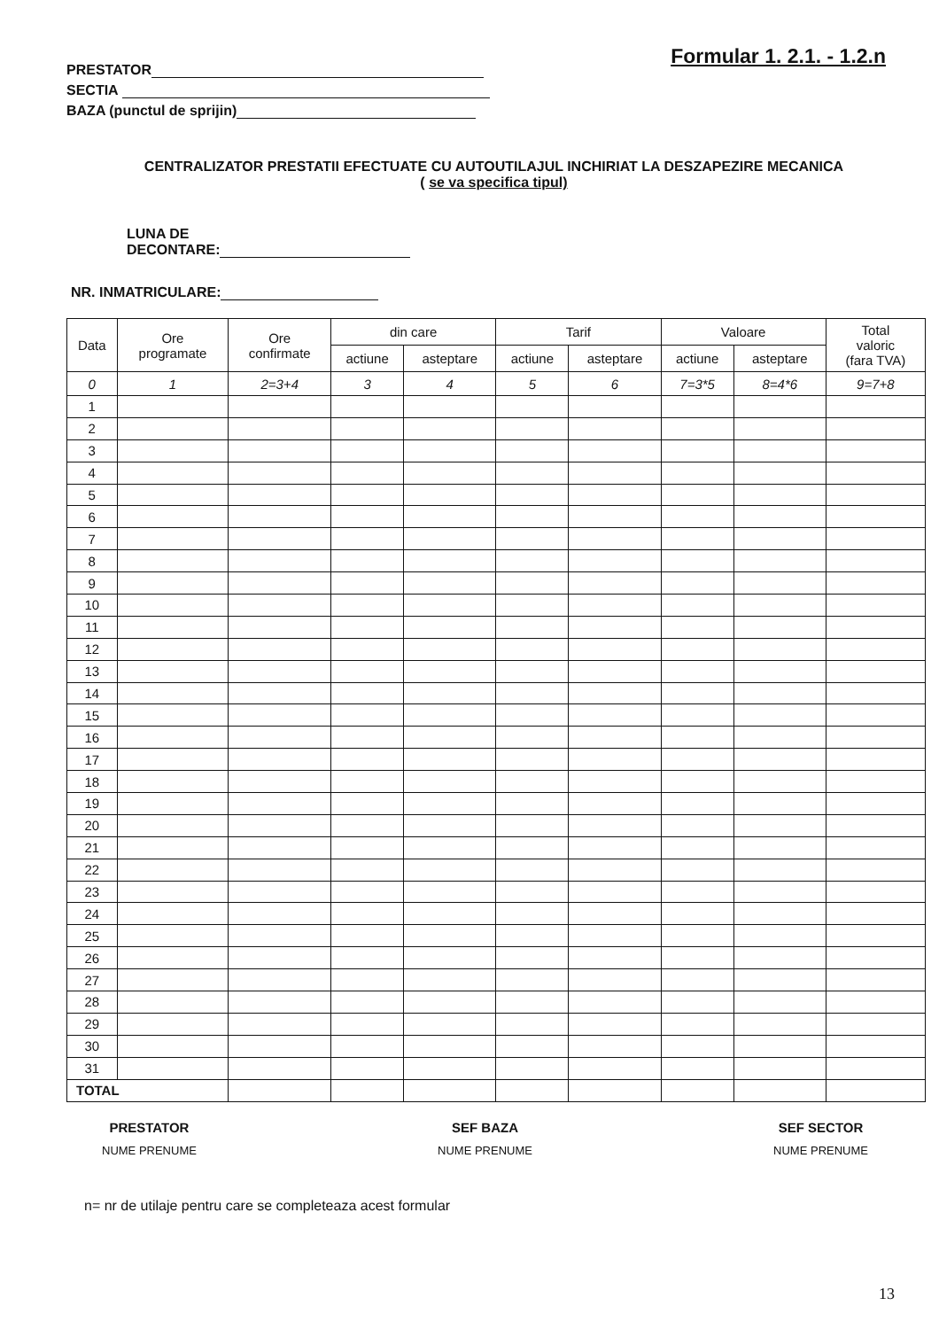PRESTATOR
SECTIA
BAZA (punctul de sprijin)
Formular 1. 2.1. - 1.2.n
CENTRALIZATOR PRESTATII EFECTUATE CU AUTOUTILAJUL INCHIRIAT LA DESZAPEZIRE MECANICA
( se va specifica tipul)
LUNA DE
DECONTARE:
NR. INMATRICULARE:
| Data | Ore programate | Ore confirmate | din care | | Tarif | | Valoare | | Total valoric (fara TVA) |
| --- | --- | --- | --- | --- | --- | --- | --- | --- | --- |
| | | | actiune | asteptare | actiune | asteptare | actiune | asteptare | |
| 0 | 1 | 2=3+4 | 3 | 4 | 5 | 6 | 7=3*5 | 8=4*6 | 9=7+8 |
| 1 | | | | | | | | | |
| 2 | | | | | | | | | |
| 3 | | | | | | | | | |
| 4 | | | | | | | | | |
| 5 | | | | | | | | | |
| 6 | | | | | | | | | |
| 7 | | | | | | | | | |
| 8 | | | | | | | | | |
| 9 | | | | | | | | | |
| 10 | | | | | | | | | |
| 11 | | | | | | | | | |
| 12 | | | | | | | | | |
| 13 | | | | | | | | | |
| 14 | | | | | | | | | |
| 15 | | | | | | | | | |
| 16 | | | | | | | | | |
| 17 | | | | | | | | | |
| 18 | | | | | | | | | |
| 19 | | | | | | | | | |
| 20 | | | | | | | | | |
| 21 | | | | | | | | | |
| 22 | | | | | | | | | |
| 23 | | | | | | | | | |
| 24 | | | | | | | | | |
| 25 | | | | | | | | | |
| 26 | | | | | | | | | |
| 27 | | | | | | | | | |
| 28 | | | | | | | | | |
| 29 | | | | | | | | | |
| 30 | | | | | | | | | |
| 31 | | | | | | | | | |
| TOTAL | | | | | | | | | |
PRESTATOR
NUME PRENUME
SEF BAZA
NUME PRENUME
SEF SECTOR
NUME PRENUME
n= nr de utilaje pentru care se completeaza acest formular
13